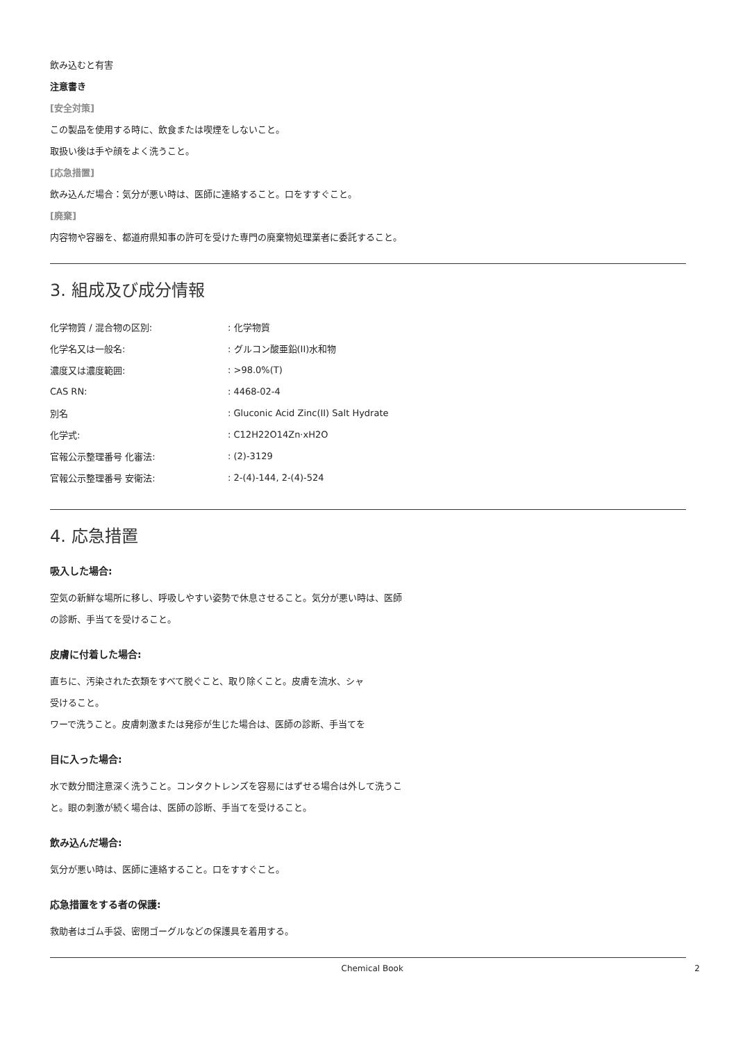飲み込むと有害
注意書き
[安全対策]
この製品を使用する時に、飲食または喫煙をしないこと。
取扱い後は手や顔をよく洗うこと。
[応急措置]
飲み込んだ場合：気分が悪い時は、医師に連絡すること。口をすすぐこと。
[廃棄]
内容物や容器を、都道府県知事の許可を受けた専門の廃棄物処理業者に委託すること。
3. 組成及び成分情報
| 化学物質 / 混合物の区別: | : 化学物質 |
| 化学名又は一般名: | : グルコン酸亜鉛(II)水和物 |
| 濃度又は濃度範囲: | : >98.0%(T) |
| CAS RN: | : 4468-02-4 |
| 別名 | : Gluconic Acid Zinc(II) Salt Hydrate |
| 化学式: | : C12H22O14Zn·xH2O |
| 官報公示整理番号 化審法: | : (2)-3129 |
| 官報公示整理番号 安衛法: | : 2-(4)-144, 2-(4)-524 |
4. 応急措置
吸入した場合:
空気の新鮮な場所に移し、呼吸しやすい姿勢で休息させること。気分が悪い時は、医師の診断、手当てを受けること。
皮膚に付着した場合:
直ちに、汚染された衣類をすべて脱ぐこと、取り除くこと。皮膚を流水、シャ
受けること。
ワーで洗うこと。皮膚刺激または発疹が生じた場合は、医師の診断、手当てを
目に入った場合:
水で数分間注意深く洗うこと。コンタクトレンズを容易にはずせる場合は外して洗うこと。眼の刺激が続く場合は、医師の診断、手当てを受けること。
飲み込んだ場合:
気分が悪い時は、医師に連絡すること。口をすすぐこと。
応急措置をする者の保護:
救助者はゴム手袋、密閉ゴーグルなどの保護具を着用する。
Chemical Book 2